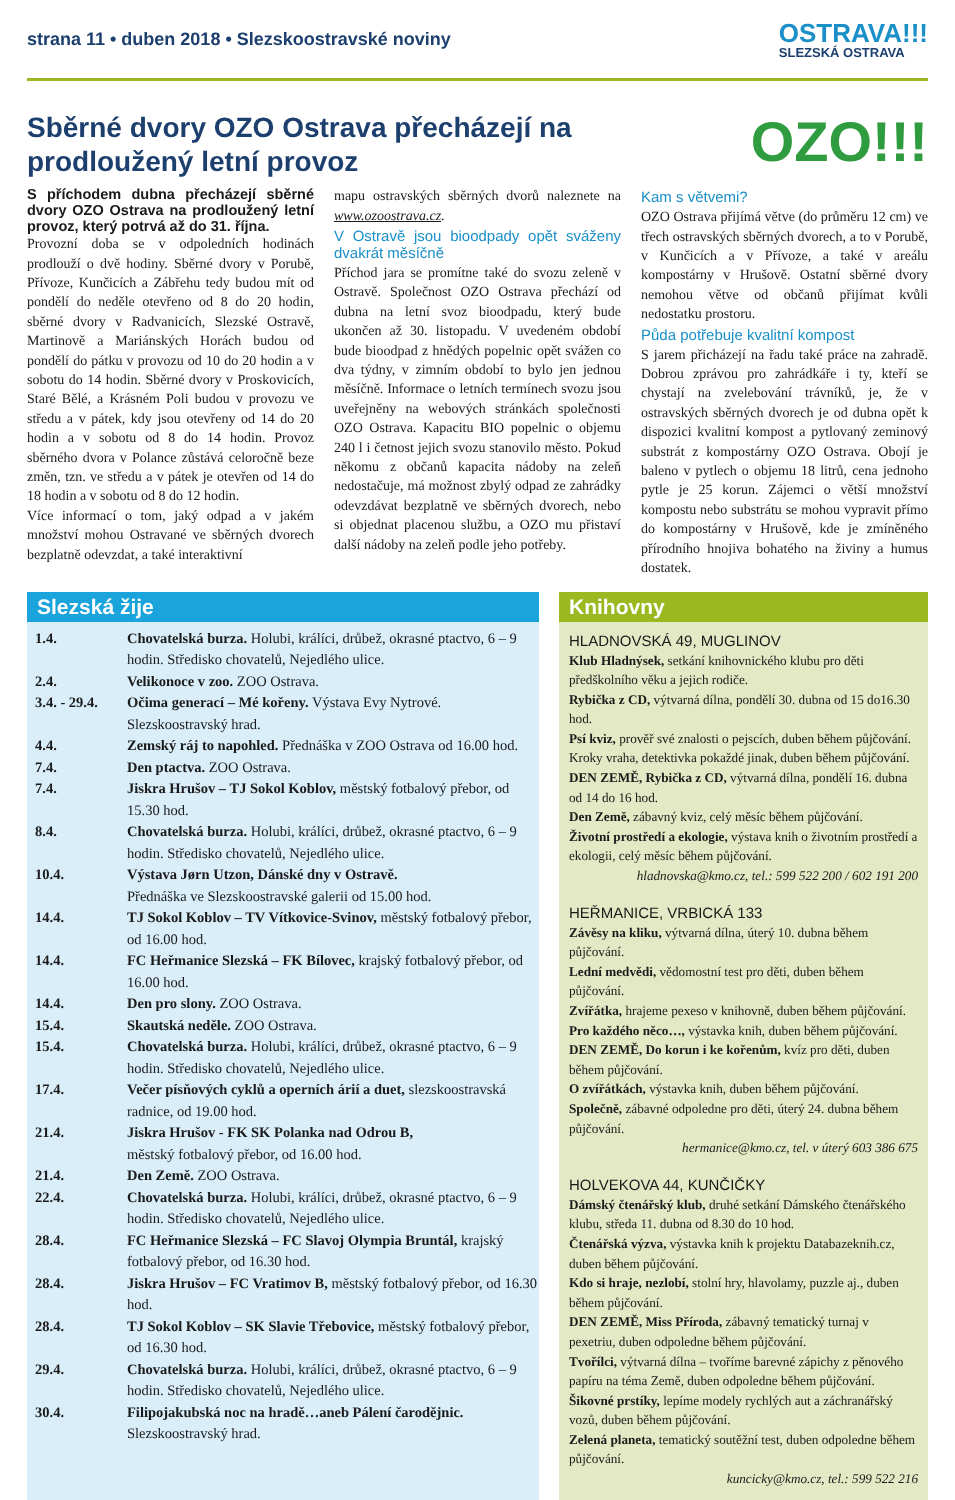strana 11 • duben 2018 • Slezskoostravské noviny
OSTRAVA!!!
SLEZSKÁ OSTRAVA
Sběrné dvory OZO Ostrava přecházejí na prodloužený letní provoz
OZO!!!
S příchodem dubna přecházejí sběrné dvory OZO Ostrava na prodloužený letní provoz, který potrvá až do 31. října.
Provozní doba se v odpoledních hodinách prodlouží o dvě hodiny. Sběrné dvory v Porubě, Přívoze, Kunčicích a Zábřehu tedy budou mít od pondělí do neděle otevřeno od 8 do 20 hodin, sběrné dvory v Radvanicích, Slezské Ostravě, Martinově a Mariánských Horách budou od pondělí do pátku v provozu od 10 do 20 hodin a v sobotu do 14 hodin. Sběrné dvory v Proskovicích, Staré Bělé, a Krásném Poli budou v provozu ve středu a v pátek, kdy jsou otevřeny od 14 do 20 hodin a v sobotu od 8 do 14 hodin. Provoz sběrného dvora v Polance zůstává celoročně beze změn, tzn. ve středu a v pátek je otevřen od 14 do 18 hodin a v sobotu od 8 do 12 hodin.
Více informací o tom, jaký odpad a v jakém množství mohou Ostravané ve sběrných dvorech bezplatně odevzdat, a také interaktivní
mapu ostravských sběrných dvorů naleznete na www.ozoostrava.cz.
V Ostravě jsou bioodpady opět sváženy dvakrát měsíčně
Příchod jara se promítne také do svozu zeleně v Ostravě. Společnost OZO Ostrava přechází od dubna na letní svoz bioodpadu, který bude ukončen až 30. listopadu. V uvedeném období bude bioodpad z hnědých popelnic opět svážen co dva týdny, v zimním období to bylo jen jednou měsíčně. Informace o letních termínech svozu jsou uveřejněny na webových stránkách společnosti OZO Ostrava. Kapacitu BIO popelnic o objemu 240 l i četnost jejich svozu stanovilo město. Pokud někomu z občanů kapacita nádoby na zeleň nedostačuje, má možnost zbylý odpad ze zahrádky odevzdávat bezplatně ve sběrných dvorech, nebo si objednat placenou službu, a OZO mu přistaví další nádoby na zeleň podle jeho potřeby.
Kam s větvemi?
OZO Ostrava přijímá větve (do průměru 12 cm) ve třech ostravských sběrných dvorech, a to v Porubě, v Kunčicích a v Přívoze, a také v areálu kompostárny v Hrušově. Ostatní sběrné dvory nemohou větve od občanů přijímat kvůli nedostatku prostoru.
Půda potřebuje kvalitní kompost
S jarem přicházejí na řadu také práce na zahradě. Dobrou zprávou pro zahrádkáře i ty, kteří se chystají na zvelebování trávníků, je, že v ostravských sběrných dvorech je od dubna opět k dispozici kvalitní kompost a pytlovaný zeminový substrát z kompostárny OZO Ostrava. Obojí je baleno v pytlech o objemu 18 litrů, cena jednoho pytle je 25 korun. Zájemci o větší množství kompostu nebo substrátu se mohou vypravit přímo do kompostárny v Hrušově, kde je zmíněného přírodního hnojiva bohatého na živiny a humus dostatek.
Slezská žije
| 1.4. | Chovatelská burza. Holubi, králíci, drůbež, okrasné ptactvo, 6 – 9 hodin. Středisko chovatelů, Nejedlého ulice. |
| 2.4. | Velikonoce v zoo. ZOO Ostrava. |
| 3.4. - 29.4. | Očima generací – Mé kořeny. Výstava Evy Nytrové. Slezskoostravský hrad. |
| 4.4. | Zemský ráj to napohled. Přednáška v ZOO Ostrava od 16.00 hod. |
| 7.4. | Den ptactva. ZOO Ostrava. |
| 7.4. | Jiskra Hrušov – TJ Sokol Koblov, městský fotbalový přebor, od 15.30 hod. |
| 8.4. | Chovatelská burza. Holubi, králíci, drůbež, okrasné ptactvo, 6 – 9 hodin. Středisko chovatelů, Nejedlého ulice. |
| 10.4. | Výstava Jørn Utzon, Dánské dny v Ostravě. Přednáška ve Slezskoostravské galerii od 15.00 hod. |
| 14.4. | TJ Sokol Koblov – TV Vítkovice-Svinov, městský fotbalový přebor, od 16.00 hod. |
| 14.4. | FC Heřmanice Slezská – FK Bílovec, krajský fotbalový přebor, od 16.00 hod. |
| 14.4. | Den pro slony. ZOO Ostrava. |
| 15.4. | Skautská neděle. ZOO Ostrava. |
| 15.4. | Chovatelská burza. Holubi, králíci, drůbež, okrasné ptactvo, 6 – 9 hodin. Středisko chovatelů, Nejedlého ulice. |
| 17.4. | Večer písňových cyklů a operních árií a duet, slezskoostravská radnice, od 19.00 hod. |
| 21.4. | Jiskra Hrušov - FK SK Polanka nad Odrou B, městský fotbalový přebor, od 16.00 hod. |
| 21.4. | Den Země. ZOO Ostrava. |
| 22.4. | Chovatelská burza. Holubi, králíci, drůbež, okrasné ptactvo, 6 – 9 hodin. Středisko chovatelů, Nejedlého ulice. |
| 28.4. | FC Heřmanice Slezská – FC Slavoj Olympia Bruntál, krajský fotbalový přebor, od 16.30 hod. |
| 28.4. | Jiskra Hrušov – FC Vratimov B, městský fotbalový přebor, od 16.30 hod. |
| 28.4. | TJ Sokol Koblov – SK Slavie Třebovice, městský fotbalový přebor, od 16.30 hod. |
| 29.4. | Chovatelská burza. Holubi, králíci, drůbež, okrasné ptactvo, 6 – 9 hodin. Středisko chovatelů, Nejedlého ulice. |
| 30.4. | Filipojakubská noc na hradě…aneb Pálení čarodějnic. Slezskoostravský hrad. |
Knihovny
HLADNOVSKÁ 49, MUGLINOV
Klub Hladnýsek, setkání knihovnického klubu pro děti předškolního věku a jejich rodiče.
Rybička z CD, výtvarná dílna, pondělí 30. dubna od 15 do16.30 hod.
Psí kviz, prověř své znalosti o pejscích, duben během půjčování.
Kroky vraha, detektivka pokaždé jinak, duben během půjčování.
DEN ZEMĚ, Rybička z CD, výtvarná dílna, pondělí 16. dubna od 14 do 16 hod.
Den Země, zábavný kviz, celý měsíc během půjčování.
Životní prostředí a ekologie, výstava knih o životním prostředí a ekologii, celý měsíc během půjčování.
hladnovska@kmo.cz, tel.: 599 522 200 / 602 191 200
HEŘMANICE, VRBICKÁ 133
Závěsy na kliku, výtvarná dílna, úterý 10. dubna během půjčování.
Lední medvědi, vědomostní test pro děti, duben během půjčování.
Zvířátka, hrajeme pexeso v knihovně, duben během půjčování.
Pro každého něco…, výstavka knih, duben během půjčování.
DEN ZEMĚ, Do korun i ke kořenům, kvíz pro děti, duben během půjčování.
O zvířátkách, výstavka knih, duben během půjčování.
Společně, zábavné odpoledne pro děti, úterý 24. dubna během půjčování.
hermanice@kmo.cz, tel. v úterý 603 386 675
HOLVEKOVA 44, KUNČIČKY
Dámský čtenářský klub, druhé setkání Dámského čtenářského klubu, středa 11. dubna od 8.30 do 10 hod.
Čtenářská výzva, výstavka knih k projektu Databazeknih.cz, duben během půjčování.
Kdo si hraje, nezlobí, stolní hry, hlavolamy, puzzle aj., duben během půjčování.
DEN ZEMĚ, Miss Příroda, zábavný tematický turnaj v pexetriu, duben odpoledne během půjčování.
Tvořílci, výtvarná dílna – tvoříme barevné zápichy z pěnového papíru na téma Země, duben odpoledne během půjčování.
Šikovné prstíky, lepíme modely rychlých aut a záchranářský vozů, duben během půjčování.
Zelená planeta, tematický soutěžní test, duben odpoledne během půjčování.
kuncicky@kmo.cz, tel.: 599 522 216